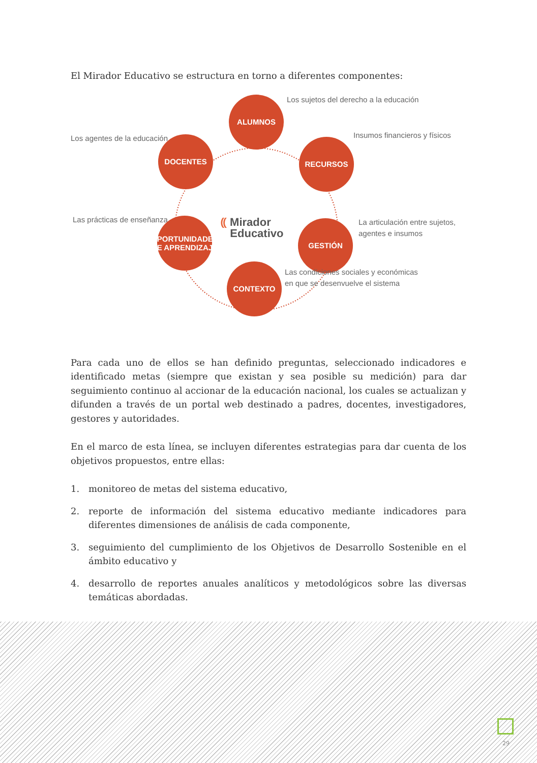El Mirador Educativo se estructura en torno a diferentes componentes:
ALUMNOS
Los sujetos del derecho a la educación
Los agentes de la educación DOCENTES RECURSOS
Insumos financieros y físicos
⸨ Mirador
Educativo
Las prácticas de enseñanza
OPORTUNIDADES
DE APRENDIZAJE
GESTIÓN
La articulación entre sujetos,
agentes e insumos
CONTEXTO
Las condiciones sociales y económicas
en que se desenvuelve el sistema
Para cada uno de ellos se han definido preguntas, seleccionado indicadores e identificado metas (siempre que existan y sea posible su medición) para dar seguimiento continuo al accionar de la educación nacional, los cuales se actualizan y difunden a través de un portal web destinado a padres, docentes, investigadores, gestores y autoridades.
En el marco de esta línea, se incluyen diferentes estrategias para dar cuenta de los objetivos propuestos, entre ellas:
1. monitoreo de metas del sistema educativo,
2. reporte de información del sistema educativo mediante indicadores para diferentes dimensiones de análisis de cada componente,
3. seguimiento del cumplimiento de los Objetivos de Desarrollo Sostenible en el ámbito educativo y
4. desarrollo de reportes anuales analíticos y metodológicos sobre las diversas temáticas abordadas.
29